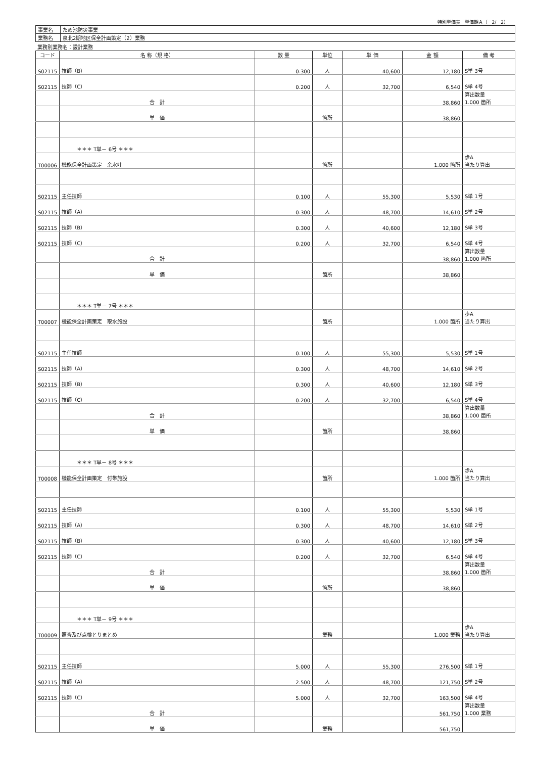特別単価表　単価期Ａ（　2/　2）
| 事業名 | ため池防災事業 |
| 業務名 | 泉北2期地区保全計画策定（2）業務 |
業務別業務名：設計業務
| コード | 名 称（規 格） | 数 量 | 単位 | 単 価 | 金 額 | 備 考 |
| --- | --- | --- | --- | --- | --- | --- |
| S02115 | 技師（B） | 0.300 | 人 | 40,600 | 12,180 | S単 3号 |
| S02115 | 技師（C） | 0.200 | 人 | 32,700 | 6,540 | S単 4号 |
| | 合 計 | | | | 38,860 | 算出数量 1.000 箇所 |
| | 単 価 | | 箇所 | | 38,860 | |
| | ＊＊＊ T単－ 6号 ＊＊＊ | | | | | |
| T00006 | 機能保全計画策定 余水吐 | | 箇所 | | 1.000 箇所 | 歩A 当たり算出 |
| S02115 | 主任技師 | 0.100 | 人 | 55,300 | 5,530 | S単 1号 |
| S02115 | 技師（A） | 0.300 | 人 | 48,700 | 14,610 | S単 2号 |
| S02115 | 技師（B） | 0.300 | 人 | 40,600 | 12,180 | S単 3号 |
| S02115 | 技師（C） | 0.200 | 人 | 32,700 | 6,540 | S単 4号 |
| | 合 計 | | | | 38,860 | 算出数量 1.000 箇所 |
| | 単 価 | | 箇所 | | 38,860 | |
| | ＊＊＊ T単－ 7号 ＊＊＊ | | | | | |
| T00007 | 機能保全計画策定 取水施設 | | 箇所 | | 1.000 箇所 | 歩A 当たり算出 |
| S02115 | 主任技師 | 0.100 | 人 | 55,300 | 5,530 | S単 1号 |
| S02115 | 技師（A） | 0.300 | 人 | 48,700 | 14,610 | S単 2号 |
| S02115 | 技師（B） | 0.300 | 人 | 40,600 | 12,180 | S単 3号 |
| S02115 | 技師（C） | 0.200 | 人 | 32,700 | 6,540 | S単 4号 |
| | 合 計 | | | | 38,860 | 算出数量 1.000 箇所 |
| | 単 価 | | 箇所 | | 38,860 | |
| | ＊＊＊ T単－ 8号 ＊＊＊ | | | | | |
| T00008 | 機能保全計画策定 付帯施設 | | 箇所 | | 1.000 箇所 | 歩A 当たり算出 |
| S02115 | 主任技師 | 0.100 | 人 | 55,300 | 5,530 | S単 1号 |
| S02115 | 技師（A） | 0.300 | 人 | 48,700 | 14,610 | S単 2号 |
| S02115 | 技師（B） | 0.300 | 人 | 40,600 | 12,180 | S単 3号 |
| S02115 | 技師（C） | 0.200 | 人 | 32,700 | 6,540 | S単 4号 |
| | 合 計 | | | | 38,860 | 算出数量 1.000 箇所 |
| | 単 価 | | 箇所 | | 38,860 | |
| | ＊＊＊ T単－ 9号 ＊＊＊ | | | | | |
| T00009 | 照査及び点検とりまとめ | | 業務 | | 1.000 業務 | 歩A 当たり算出 |
| S02115 | 主任技師 | 5.000 | 人 | 55,300 | 276,500 | S単 1号 |
| S02115 | 技師（A） | 2.500 | 人 | 48,700 | 121,750 | S単 2号 |
| S02115 | 技師（C） | 5.000 | 人 | 32,700 | 163,500 | S単 4号 |
| | 合 計 | | | | 561,750 | 算出数量 1.000 業務 |
| | 単 価 | | 業務 | | 561,750 | |